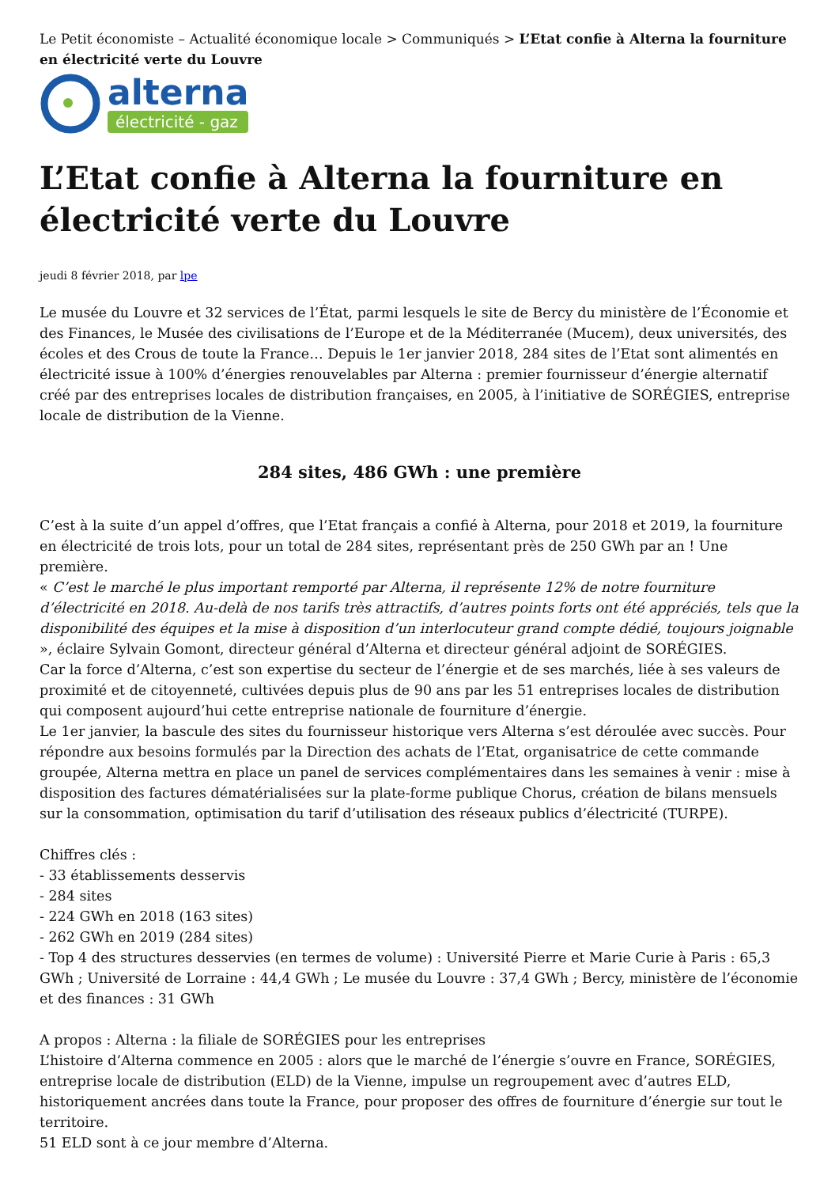Le Petit économiste – Actualité économique locale > Communiqués > L’Etat confie à Alterna la fourniture en électricité verte du Louvre
alterna
électricité - gaz
L’Etat confie à Alterna la fourniture en électricité verte du Louvre
jeudi 8 février 2018, par lpe
Le musée du Louvre et 32 services de l’État, parmi lesquels le site de Bercy du ministère de l’Économie et des Finances, le Musée des civilisations de l’Europe et de la Méditerranée (Mucem), deux universités, des écoles et des Crous de toute la France… Depuis le 1er janvier 2018, 284 sites de l’Etat sont alimentés en électricité issue à 100% d’énergies renouvelables par Alterna : premier fournisseur d’énergie alternatif créé par des entreprises locales de distribution françaises, en 2005, à l’initiative de SORÉGIES, entreprise locale de distribution de la Vienne.
284 sites, 486 GWh : une première
C’est à la suite d’un appel d’offres, que l’Etat français a confié à Alterna, pour 2018 et 2019, la fourniture en électricité de trois lots, pour un total de 284 sites, représentant près de 250 GWh par an ! Une première.
« C’est le marché le plus important remporté par Alterna, il représente 12% de notre fourniture d’électricité en 2018. Au-delà de nos tarifs très attractifs, d’autres points forts ont été appréciés, tels que la disponibilité des équipes et la mise à disposition d’un interlocuteur grand compte dédié, toujours joignable », éclaire Sylvain Gomont, directeur général d’Alterna et directeur général adjoint de SORÉGIES.
Car la force d’Alterna, c’est son expertise du secteur de l’énergie et de ses marchés, liée à ses valeurs de proximité et de citoyenneté, cultivées depuis plus de 90 ans par les 51 entreprises locales de distribution qui composent aujourd’hui cette entreprise nationale de fourniture d’énergie.
Le 1er janvier, la bascule des sites du fournisseur historique vers Alterna s’est déroulée avec succès. Pour répondre aux besoins formulés par la Direction des achats de l’Etat, organisatrice de cette commande groupée, Alterna mettra en place un panel de services complémentaires dans les semaines à venir : mise à disposition des factures dématérialisées sur la plate-forme publique Chorus, création de bilans mensuels sur la consommation, optimisation du tarif d’utilisation des réseaux publics d’électricité (TURPE).
Chiffres clés :
- 33 établissements desservis
- 284 sites
- 224 GWh en 2018 (163 sites)
- 262 GWh en 2019 (284 sites)
- Top 4 des structures desservies (en termes de volume) : Université Pierre et Marie Curie à Paris : 65,3 GWh ; Université de Lorraine : 44,4 GWh ; Le musée du Louvre : 37,4 GWh ; Bercy, ministère de l’économie et des finances : 31 GWh
A propos : Alterna : la filiale de SORÉGIES pour les entreprises
L’histoire d’Alterna commence en 2005 : alors que le marché de l’énergie s’ouvre en France, SORÉGIES, entreprise locale de distribution (ELD) de la Vienne, impulse un regroupement avec d’autres ELD, historiquement ancrées dans toute la France, pour proposer des offres de fourniture d’énergie sur tout le territoire.
51 ELD sont à ce jour membre d’Alterna.